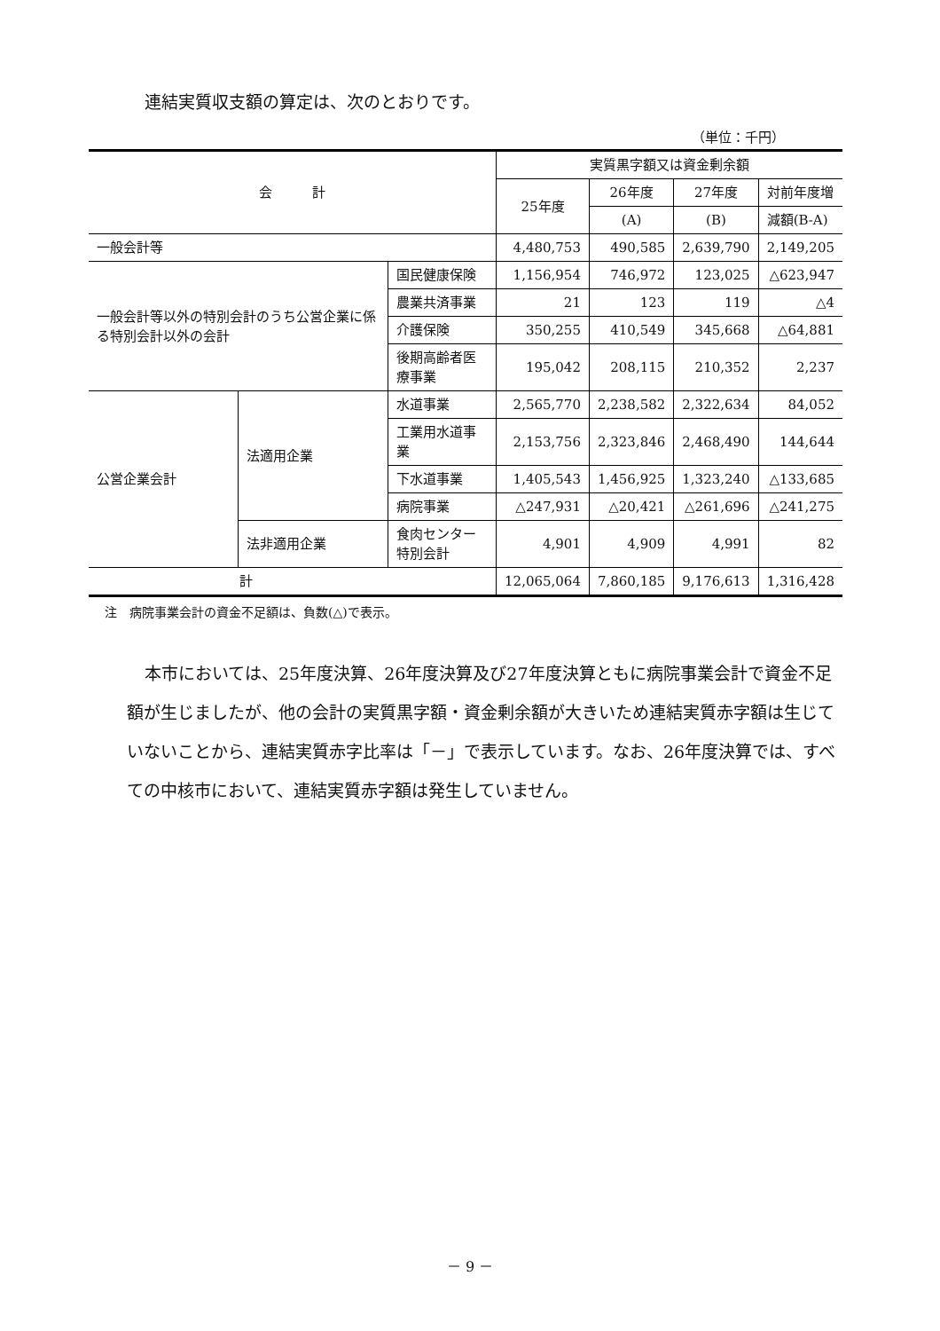連結実質収支額の算定は、次のとおりです。
（単位：千円）
| 会 計 | | | 実質黒字額又は資金剰余額 | | | |
| --- | --- | --- | --- | --- | --- | --- |
| | | | 25年度 | 26年度 | 27年度 | 対前年度増 |
| | | | | (A) | (B) | 減額(B-A) |
| 一般会計等 | | | 4,480,753 | 490,585 | 2,639,790 | 2,149,205 |
| 一般会計等以外の特別会計のうち公営企業に係る特別会計以外の会計 | | 国民健康保険 | 1,156,954 | 746,972 | 123,025 | △623,947 |
| | | 農業共済事業 | 21 | 123 | 119 | △4 |
| | | 介護保険 | 350,255 | 410,549 | 345,668 | △64,881 |
| | | 後期高齢者医療事業 | 195,042 | 208,115 | 210,352 | 2,237 |
| 公営企業会計 | 法適用企業 | 水道事業 | 2,565,770 | 2,238,582 | 2,322,634 | 84,052 |
| | | 工業用水道事業 | 2,153,756 | 2,323,846 | 2,468,490 | 144,644 |
| | | 下水道事業 | 1,405,543 | 1,456,925 | 1,323,240 | △133,685 |
| | | 病院事業 | △247,931 | △20,421 | △261,696 | △241,275 |
| | 法非適用企業 | 食肉センター特別会計 | 4,901 | 4,909 | 4,991 | 82 |
| 計 | | | 12,065,064 | 7,860,185 | 9,176,613 | 1,316,428 |
注　病院事業会計の資金不足額は、負数(△)で表示。
本市においては、25年度決算、26年度決算及び27年度決算ともに病院事業会計で資金不足額が生じましたが、他の会計の実質黒字額・資金剰余額が大きいため連結実質赤字額は生じていないことから、連結実質赤字比率は「－」で表示しています。なお、26年度決算では、すべての中核市において、連結実質赤字額は発生していません。
－ 9 －